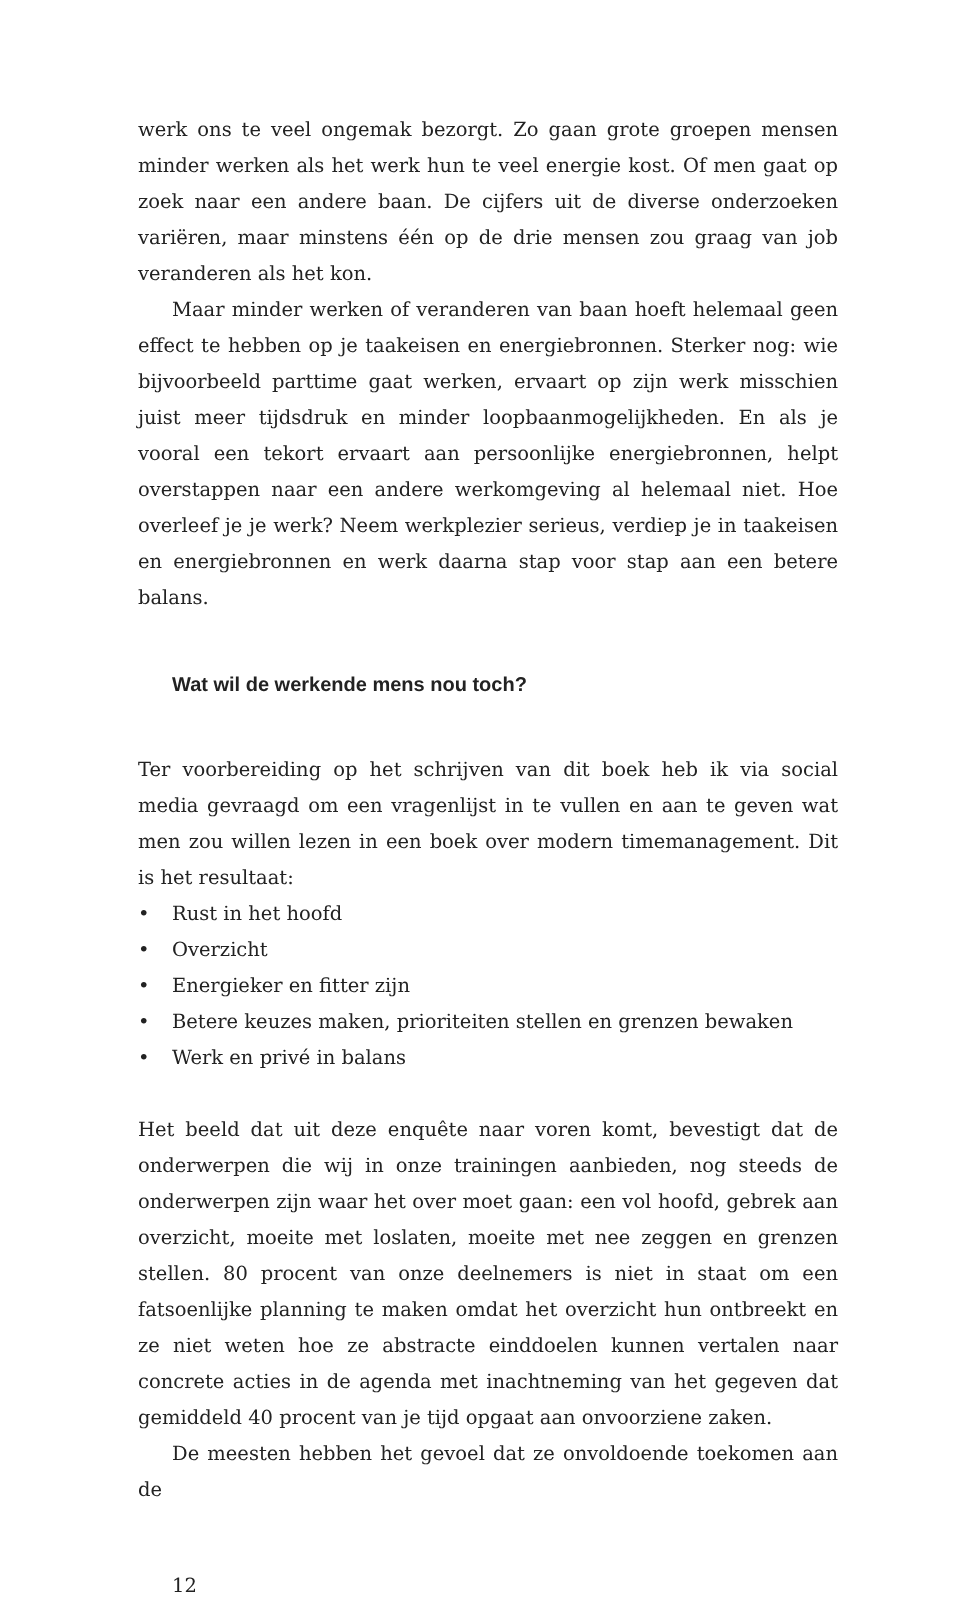werk ons te veel ongemak bezorgt. Zo gaan grote groepen mensen minder werken als het werk hun te veel energie kost. Of men gaat op zoek naar een andere baan. De cijfers uit de diverse onderzoeken variëren, maar minstens één op de drie mensen zou graag van job veranderen als het kon.
Maar minder werken of veranderen van baan hoeft helemaal geen effect te hebben op je taakeisen en energiebronnen. Sterker nog: wie bijvoorbeeld parttime gaat werken, ervaart op zijn werk misschien juist meer tijdsdruk en minder loopbaanmogelijkheden. En als je vooral een tekort ervaart aan persoonlijke energiebronnen, helpt overstappen naar een andere werkomgeving al helemaal niet. Hoe overleef je je werk? Neem werkplezier serieus, verdiep je in taakeisen en energiebronnen en werk daarna stap voor stap aan een betere balans.
Wat wil de werkende mens nou toch?
Ter voorbereiding op het schrijven van dit boek heb ik via social media gevraagd om een vragenlijst in te vullen en aan te geven wat men zou willen lezen in een boek over modern timemanagement. Dit is het resultaat:
• Rust in het hoofd
• Overzicht
• Energieker en fitter zijn
• Betere keuzes maken, prioriteiten stellen en grenzen bewaken
• Werk en privé in balans
Het beeld dat uit deze enquête naar voren komt, bevestigt dat de onderwerpen die wij in onze trainingen aanbieden, nog steeds de onderwerpen zijn waar het over moet gaan: een vol hoofd, gebrek aan overzicht, moeite met loslaten, moeite met nee zeggen en grenzen stellen. 80 procent van onze deelnemers is niet in staat om een fatsoenlijke planning te maken omdat het overzicht hun ontbreekt en ze niet weten hoe ze abstracte einddoelen kunnen vertalen naar concrete acties in de agenda met inachtneming van het gegeven dat gemiddeld 40 procent van je tijd opgaat aan onvoorziene zaken.
De meesten hebben het gevoel dat ze onvoldoende toekomen aan de
12